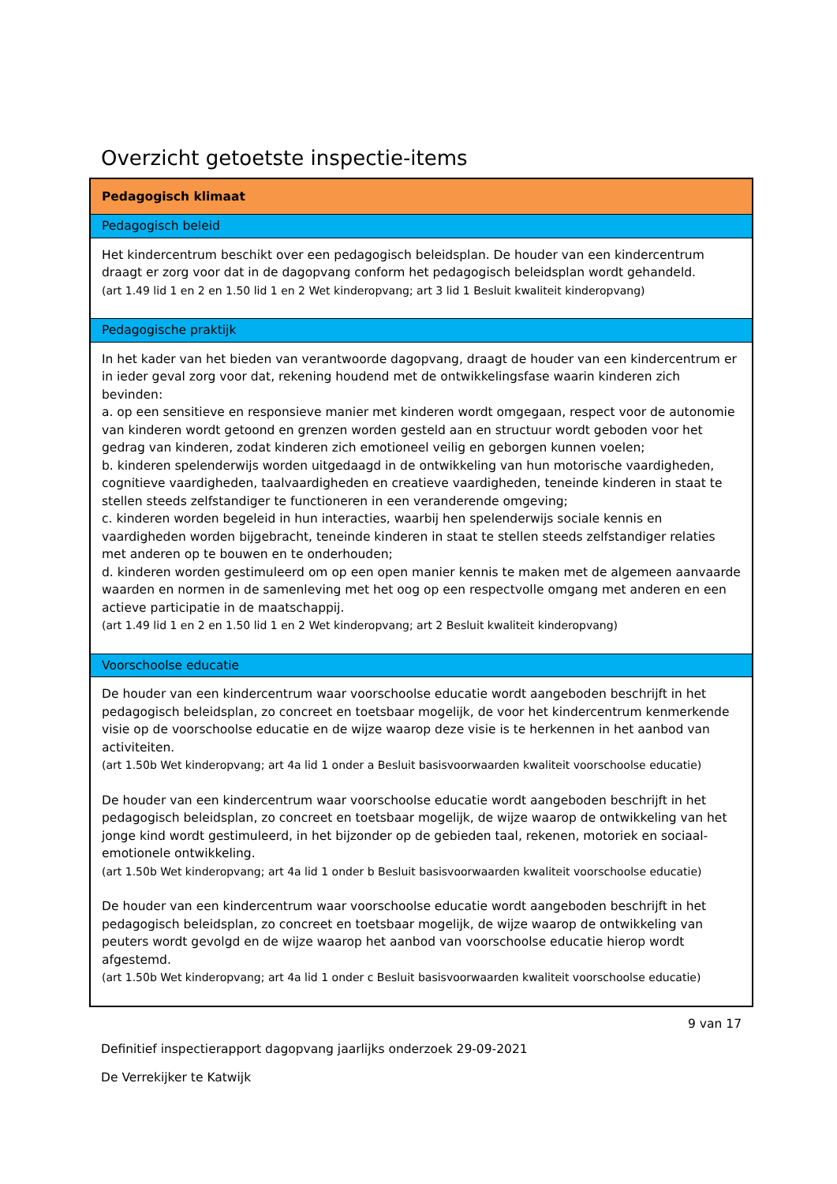Overzicht getoetste inspectie-items
| Pedagogisch klimaat |
| Pedagogisch beleid |
| Het kindercentrum beschikt over een pedagogisch beleidsplan. De houder van een kindercentrum draagt er zorg voor dat in de dagopvang conform het pedagogisch beleidsplan wordt gehandeld. (art 1.49 lid 1 en 2 en 1.50 lid 1 en 2 Wet kinderopvang; art 3 lid 1 Besluit kwaliteit kinderopvang) |
| Pedagogische praktijk |
| In het kader van het bieden van verantwoorde dagopvang, draagt de houder van een kindercentrum er in ieder geval zorg voor dat, rekening houdend met de ontwikkelingsfase waarin kinderen zich bevinden: a. op een sensitieve en responsieve manier met kinderen wordt omgegaan, respect voor de autonomie van kinderen wordt getoond en grenzen worden gesteld aan en structuur wordt geboden voor het gedrag van kinderen, zodat kinderen zich emotioneel veilig en geborgen kunnen voelen; b. kinderen spelenderwijs worden uitgedaagd in de ontwikkeling van hun motorische vaardigheden, cognitieve vaardigheden, taalvaardigheden en creatieve vaardigheden, teneinde kinderen in staat te stellen steeds zelfstandiger te functioneren in een veranderende omgeving; c. kinderen worden begeleid in hun interacties, waarbij hen spelenderwijs sociale kennis en vaardigheden worden bijgebracht, teneinde kinderen in staat te stellen steeds zelfstandiger relaties met anderen op te bouwen en te onderhouden; d. kinderen worden gestimuleerd om op een open manier kennis te maken met de algemeen aanvaarde waarden en normen in de samenleving met het oog op een respectvolle omgang met anderen en een actieve participatie in de maatschappij. (art 1.49 lid 1 en 2 en 1.50 lid 1 en 2 Wet kinderopvang; art 2 Besluit kwaliteit kinderopvang) |
| Voorschoolse educatie |
| De houder van een kindercentrum waar voorschoolse educatie wordt aangeboden beschrijft in het pedagogisch beleidsplan, zo concreet en toetsbaar mogelijk, de voor het kindercentrum kenmerkende visie op de voorschoolse educatie en de wijze waarop deze visie is te herkennen in het aanbod van activiteiten. (art 1.50b Wet kinderopvang; art 4a lid 1 onder a Besluit basisvoorwaarden kwaliteit voorschoolse educatie) De houder van een kindercentrum waar voorschoolse educatie wordt aangeboden beschrijft in het pedagogisch beleidsplan, zo concreet en toetsbaar mogelijk, de wijze waarop de ontwikkeling van het jonge kind wordt gestimuleerd, in het bijzonder op de gebieden taal, rekenen, motoriek en sociaal-emotionele ontwikkeling. (art 1.50b Wet kinderopvang; art 4a lid 1 onder b Besluit basisvoorwaarden kwaliteit voorschoolse educatie) De houder van een kindercentrum waar voorschoolse educatie wordt aangeboden beschrijft in het pedagogisch beleidsplan, zo concreet en toetsbaar mogelijk, de wijze waarop de ontwikkeling van peuters wordt gevolgd en de wijze waarop het aanbod van voorschoolse educatie hierop wordt afgestemd. (art 1.50b Wet kinderopvang; art 4a lid 1 onder c Besluit basisvoorwaarden kwaliteit voorschoolse educatie) |
9 van 17
Definitief inspectierapport dagopvang jaarlijks onderzoek 29-09-2021
De Verrekijker te Katwijk